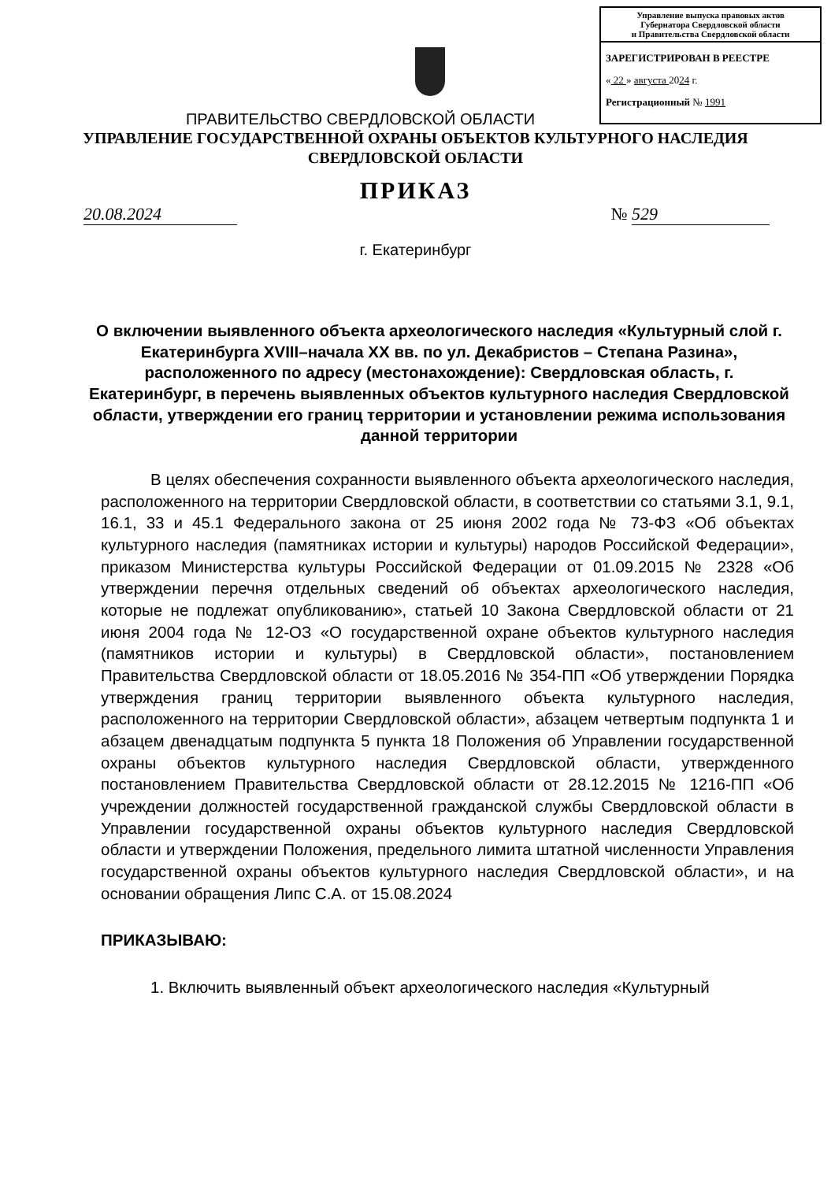Управление выпуска правовых актов
Губернатора Свердловской области
и Правительства Свердловской области
ЗАРЕГИСТРИРОВАН В РЕЕСТРЕ
« 22 » августа 2024 г.
Регистрационный № 1991
ПРАВИТЕЛЬСТВО СВЕРДЛОВСКОЙ ОБЛАСТИ
УПРАВЛЕНИЕ ГОСУДАРСТВЕННОЙ ОХРАНЫ ОБЪЕКТОВ КУЛЬТУРНОГО НАСЛЕДИЯ
СВЕРДЛОВСКОЙ ОБЛАСТИ
ПРИКАЗ
20.08.2024 № 529
г. Екатеринбург
О включении выявленного объекта археологического наследия «Культурный слой г. Екатеринбурга XVIII–начала XX вв. по ул. Декабристов – Степана Разина», расположенного по адресу (местонахождение): Свердловская область, г. Екатеринбург, в перечень выявленных объектов культурного наследия Свердловской области, утверждении его границ территории и установлении режима использования данной территории
В целях обеспечения сохранности выявленного объекта археологического наследия, расположенного на территории Свердловской области, в соответствии со статьями 3.1, 9.1, 16.1, 33 и 45.1 Федерального закона от 25 июня 2002 года № 73-ФЗ «Об объектах культурного наследия (памятниках истории и культуры) народов Российской Федерации», приказом Министерства культуры Российской Федерации от 01.09.2015 № 2328 «Об утверждении перечня отдельных сведений об объектах археологического наследия, которые не подлежат опубликованию», статьей 10 Закона Свердловской области от 21 июня 2004 года № 12-ОЗ «О государственной охране объектов культурного наследия (памятников истории и культуры) в Свердловской области», постановлением Правительства Свердловской области от 18.05.2016 № 354-ПП «Об утверждении Порядка утверждения границ территории выявленного объекта культурного наследия, расположенного на территории Свердловской области», абзацем четвертым подпункта 1 и абзацем двенадцатым подпункта 5 пункта 18 Положения об Управлении государственной охраны объектов культурного наследия Свердловской области, утвержденного постановлением Правительства Свердловской области от 28.12.2015 № 1216-ПП «Об учреждении должностей государственной гражданской службы Свердловской области в Управлении государственной охраны объектов культурного наследия Свердловской области и утверждении Положения, предельного лимита штатной численности Управления государственной охраны объектов культурного наследия Свердловской области», и на основании обращения Липс С.А. от 15.08.2024
ПРИКАЗЫВАЮ:
1. Включить выявленный объект археологического наследия «Культурный